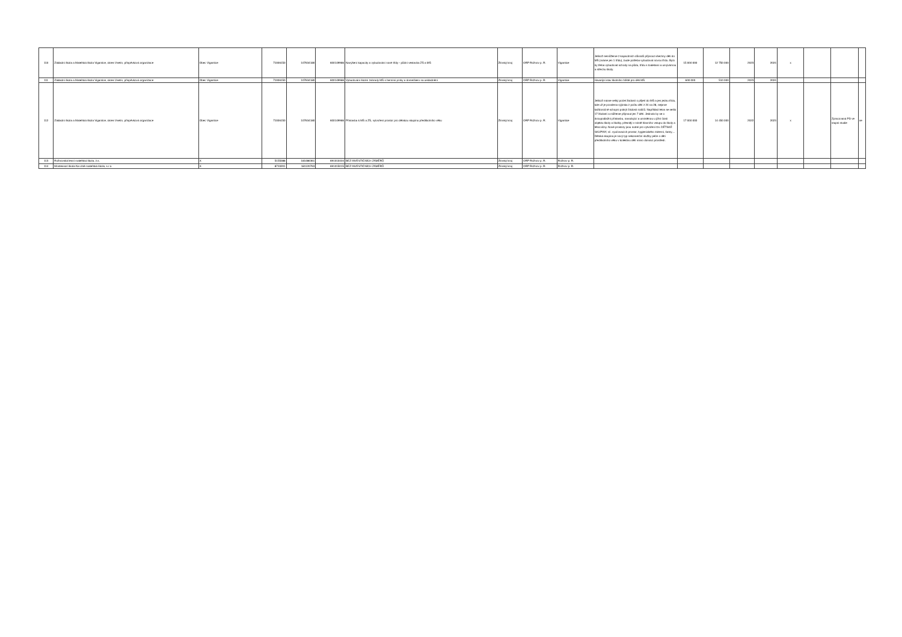| 110 | Základní škola a Mateřská škola Vigantice, okres Vsetín, příspěvková organizace | Obec Vigantice | 71006150 | 107634180 | 600149986 | Navýšení kapacity a vybudování nové třídy - půdní vestavba ZŠ a MŠ | Zlínský kraj | ORP Rožnov p. R. | Vigantice | Jelikož nemůžeme z kapacitních důvodů přijmout všechny děti do MŠ (máme jen 1 třídu), bude potřeba vybudovat novou třídu. Bylo by třeba vybudovat schody na půdu, třídu s toaletami a umývárnou a střechu školy. | 15 000 000 | 12 750 000 | 2023 | 2024 | x | | | |
| 111 | Základní škola a Mateřská škola Vigantice, okres Vsetín, příspěvková organizace | Obec Vigantice | 71006150 | 107634180 | 600149986 | Vybudování školní zahrady MŠ s herními prvky a domečkem na uskladnění | Zlínský kraj | ORP Rožnov p. R. | Vigantice | Havarijní stav školního hřiště pro děti MŠ | 600 000 | 510 000 | 2023 | 2024 | | | | |
| 112 | Základní škola a Mateřská škola Vigantice, okres Vsetín, příspěvková organizace | Obec Vigantice | 71006150 | 107634180 | 600149986 | Přístavba k MŠ a ZŠ, vytvoření prostor pro dětskou skupinu předškolního věku | Zlínský kraj | ORP Rožnov p. R. | Vigantice | Jelikož máme velký počet žádostí o přijetí do MŠ a jen jednu třídu, kde už je povolena výjimka z počtu dětí z 24 na 28, nejsme každoročně schopni pokrýt žádosti rodičů. Například letos se sešlo 17 žádostí a můžeme přijmout jen 7 dětí. Jednalo by se o dvoupodlažní přístavbu, navazující a umístěnou u jižní části objektu školy a školky, přesněji v místě hlavního vstupu do školy a tělocvičny. Nové prostory jsou nutné pro vytvoření tzv. DĚTSKÉ SKUPINY, vč. vyučovacích prostor, hygienického zázemí, šatny,... Dětská skupina je nový typ nekomerční služby péče o děti předškolního věku v kolektivu děti mimo domácí prostředí. | 17 000 000 | 14 450 000 | 2022 | 2023 | x | | Zpracovaná PD ve stupni studie | ne |
| 113 | Rožnovská lesní mateřská škola, z.s. | X | 5155088 | 181086361 | 691010404 | BEZ INVESTIČNÍCH ZÁMĚRŮ | Zlínský kraj | ORP Rožnov p. R. | Rožnov p. R. | | | | | | | | | |
| 114 | Montessori škola Na vlně-mateřská škola, s.r.o. | X | 8733201 | 181120763 | 691015015 | BEZ INVESTIČNÍCH ZÁMĚRŮ | Zlínský kraj | ORP Rožnov p. R. | Rožnov p. R. | | | | | | | | | |